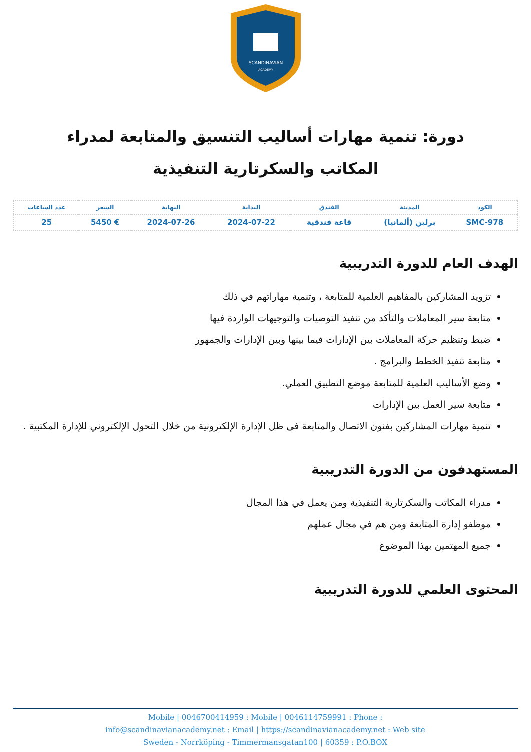SCANDINAVIAN
ACADEMY
دورة: تنمية مهارات أساليب التنسيق والمتابعة لمدراء المكاتب والسكرتارية التنفيذية
| الكود | المدينة | الفندق | البداية | النهاية | السعر | عدد الساعات |
| --- | --- | --- | --- | --- | --- | --- |
| SMC-978 | برلين (ألمانيا) | قاعة فندقية | 2024-07-22 | 2024-07-26 | € 5450 | 25 |
الهدف العام للدورة التدريبية
تزويد المشاركين بالمفاهيم العلمية للمتابعة ، وتنمية مهاراتهم في ذلك
متابعة سير المعاملات والتأكد من تنفيذ التوصيات والتوجيهات الواردة فيها
ضبط وتنظيم حركة المعاملات بين الإدارات فيما بينها وبين الإدارات والجمهور
متابعة تنفيذ الخطط والبرامج .
وضع الأساليب العلمية للمتابعة موضع التطبيق العملي.
متابعة سير العمل بين الإدارات
تنمية مهارات المشاركين بفنون الاتصال والمتابعة فى ظل الإدارة الإلكترونية من خلال التحول الإلكتروني للإدارة المكتبية .
المستهدفون من الدورة التدريبية
مدراء المكاتب والسكرتارية التنفيذية ومن يعمل في هذا المجال
موظفو إدارة المتابعة ومن هم في مجال عملهم
جميع المهتمين بهذا الموضوع
المحتوى العلمي للدورة التدريبية
Mobile | 0046700414959 : Mobile | 0046114759991 : Phone :
info@scandinavianacademy.net : Email | https://scandinavianacademy.net : Web site
Sweden - Norrköping - Timmermansgatan100 | 60359 : P.O.BOX